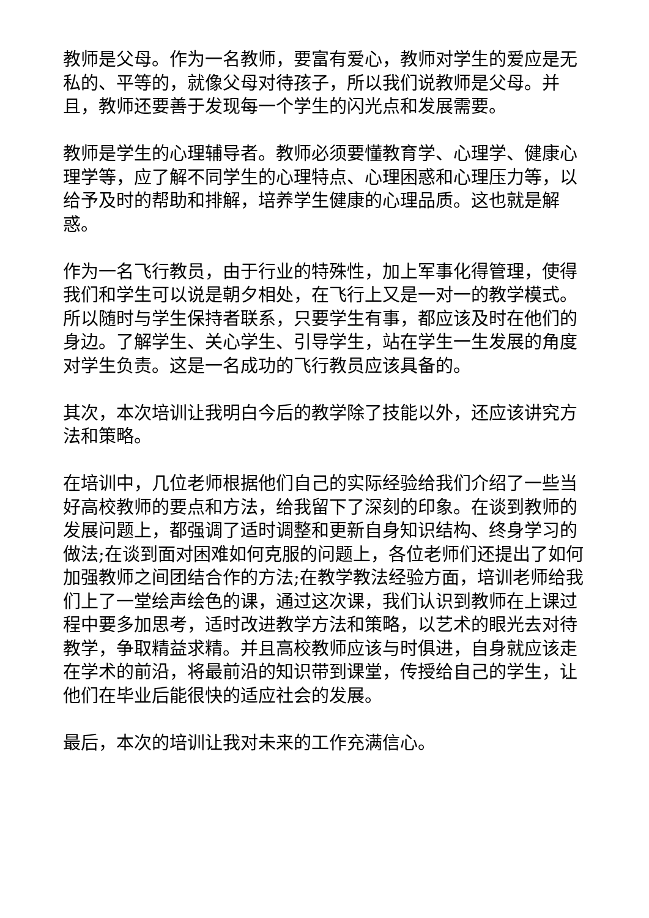教师是父母。作为一名教师，要富有爱心，教师对学生的爱应是无私的、平等的，就像父母对待孩子，所以我们说教师是父母。并且，教师还要善于发现每一个学生的闪光点和发展需要。
教师是学生的心理辅导者。教师必须要懂教育学、心理学、健康心理学等，应了解不同学生的心理特点、心理困惑和心理压力等，以给予及时的帮助和排解，培养学生健康的心理品质。这也就是解惑。
作为一名飞行教员，由于行业的特殊性，加上军事化得管理，使得我们和学生可以说是朝夕相处，在飞行上又是一对一的教学模式。所以随时与学生保持者联系，只要学生有事，都应该及时在他们的身边。了解学生、关心学生、引导学生，站在学生一生发展的角度对学生负责。这是一名成功的飞行教员应该具备的。
其次，本次培训让我明白今后的教学除了技能以外，还应该讲究方法和策略。
在培训中，几位老师根据他们自己的实际经验给我们介绍了一些当好高校教师的要点和方法，给我留下了深刻的印象。在谈到教师的发展问题上，都强调了适时调整和更新自身知识结构、终身学习的做法;在谈到面对困难如何克服的问题上，各位老师们还提出了如何加强教师之间团结合作的方法;在教学教法经验方面，培训老师给我们上了一堂绘声绘色的课，通过这次课，我们认识到教师在上课过程中要多加思考，适时改进教学方法和策略，以艺术的眼光去对待教学，争取精益求精。并且高校教师应该与时俱进，自身就应该走在学术的前沿，将最前沿的知识带到课堂，传授给自己的学生，让他们在毕业后能很快的适应社会的发展。
最后，本次的培训让我对未来的工作充满信心。